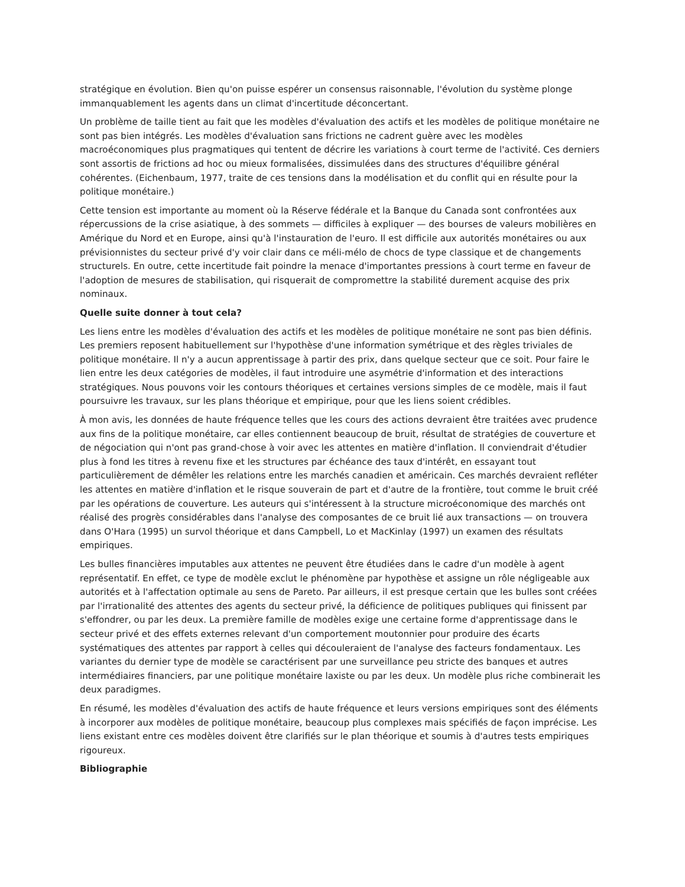stratégique en évolution. Bien qu'on puisse espérer un consensus raisonnable, l'évolution du système plonge immanquablement les agents dans un climat d'incertitude déconcertant.
Un problème de taille tient au fait que les modèles d'évaluation des actifs et les modèles de politique monétaire ne sont pas bien intégrés. Les modèles d'évaluation sans frictions ne cadrent guère avec les modèles macroéconomiques plus pragmatiques qui tentent de décrire les variations à court terme de l'activité. Ces derniers sont assortis de frictions ad hoc ou mieux formalisées, dissimulées dans des structures d'équilibre général cohérentes. (Eichenbaum, 1977, traite de ces tensions dans la modélisation et du conflit qui en résulte pour la politique monétaire.)
Cette tension est importante au moment où la Réserve fédérale et la Banque du Canada sont confrontées aux répercussions de la crise asiatique, à des sommets — difficiles à expliquer — des bourses de valeurs mobilières en Amérique du Nord et en Europe, ainsi qu'à l'instauration de l'euro. Il est difficile aux autorités monétaires ou aux prévisionnistes du secteur privé d'y voir clair dans ce méli-mélo de chocs de type classique et de changements structurels. En outre, cette incertitude fait poindre la menace d'importantes pressions à court terme en faveur de l'adoption de mesures de stabilisation, qui risquerait de compromettre la stabilité durement acquise des prix nominaux.
Quelle suite donner à tout cela?
Les liens entre les modèles d'évaluation des actifs et les modèles de politique monétaire ne sont pas bien définis. Les premiers reposent habituellement sur l'hypothèse d'une information symétrique et des règles triviales de politique monétaire. Il n'y a aucun apprentissage à partir des prix, dans quelque secteur que ce soit. Pour faire le lien entre les deux catégories de modèles, il faut introduire une asymétrie d'information et des interactions stratégiques. Nous pouvons voir les contours théoriques et certaines versions simples de ce modèle, mais il faut poursuivre les travaux, sur les plans théorique et empirique, pour que les liens soient crédibles.
À mon avis, les données de haute fréquence telles que les cours des actions devraient être traitées avec prudence aux fins de la politique monétaire, car elles contiennent beaucoup de bruit, résultat de stratégies de couverture et de négociation qui n'ont pas grand-chose à voir avec les attentes en matière d'inflation. Il conviendrait d'étudier plus à fond les titres à revenu fixe et les structures par échéance des taux d'intérêt, en essayant tout particulièrement de démêler les relations entre les marchés canadien et américain. Ces marchés devraient refléter les attentes en matière d'inflation et le risque souverain de part et d'autre de la frontière, tout comme le bruit créé par les opérations de couverture. Les auteurs qui s'intéressent à la structure microéconomique des marchés ont réalisé des progrès considérables dans l'analyse des composantes de ce bruit lié aux transactions — on trouvera dans O'Hara (1995) un survol théorique et dans Campbell, Lo et MacKinlay (1997) un examen des résultats empiriques.
Les bulles financières imputables aux attentes ne peuvent être étudiées dans le cadre d'un modèle à agent représentatif. En effet, ce type de modèle exclut le phénomène par hypothèse et assigne un rôle négligeable aux autorités et à l'affectation optimale au sens de Pareto. Par ailleurs, il est presque certain que les bulles sont créées par l'irrationalité des attentes des agents du secteur privé, la déficience de politiques publiques qui finissent par s'effondrer, ou par les deux. La première famille de modèles exige une certaine forme d'apprentissage dans le secteur privé et des effets externes relevant d'un comportement moutonnier pour produire des écarts systématiques des attentes par rapport à celles qui découleraient de l'analyse des facteurs fondamentaux. Les variantes du dernier type de modèle se caractérisent par une surveillance peu stricte des banques et autres intermédiaires financiers, par une politique monétaire laxiste ou par les deux. Un modèle plus riche combinerait les deux paradigmes.
En résumé, les modèles d'évaluation des actifs de haute fréquence et leurs versions empiriques sont des éléments à incorporer aux modèles de politique monétaire, beaucoup plus complexes mais spécifiés de façon imprécise. Les liens existant entre ces modèles doivent être clarifiés sur le plan théorique et soumis à d'autres tests empiriques rigoureux.
Bibliographie